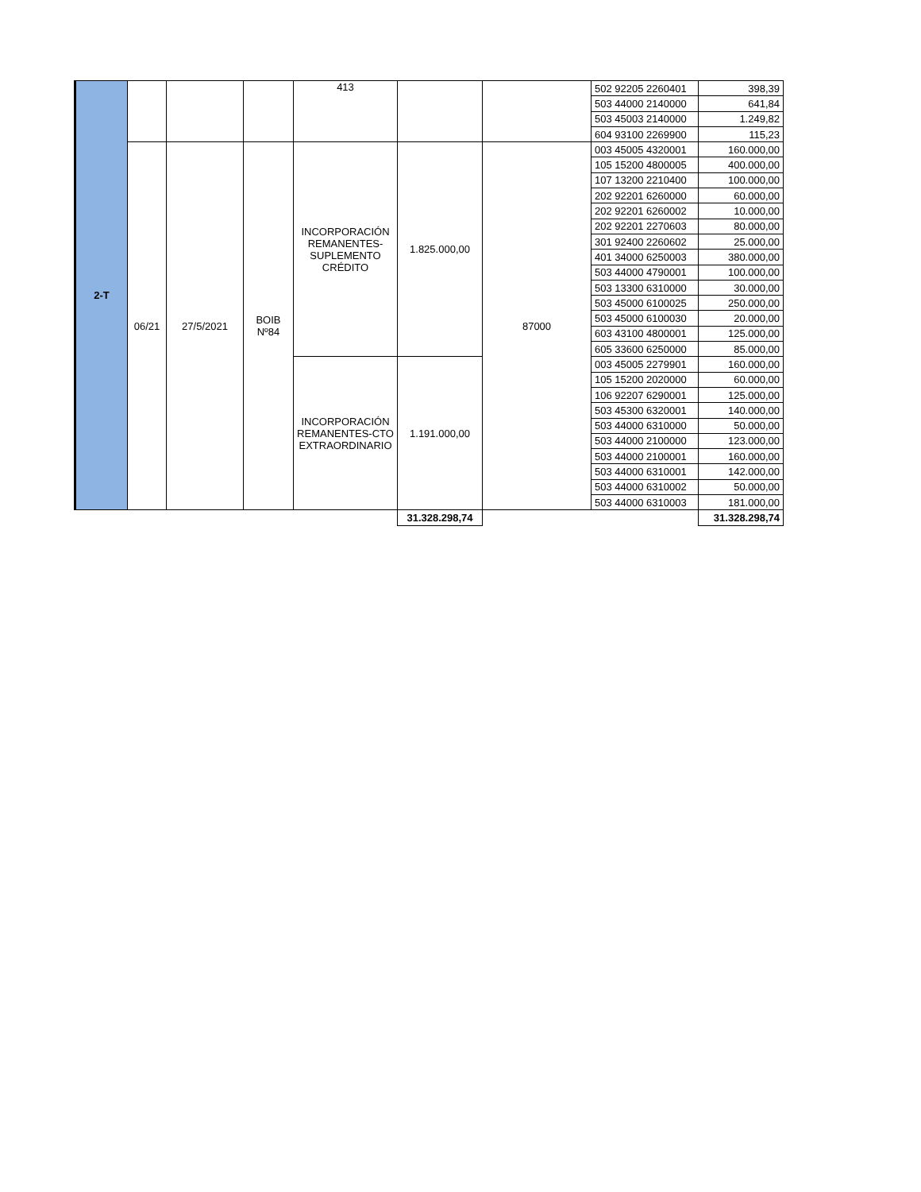| 2-T | | | | 413 | | | 502 92205 2260401 | 398,39 |
| | | | | | | | 503 44000 2140000 | 641,84 |
| | | | | | | | 503 45003 2140000 | 1.249,82 |
| | | | | | | | 604 93100 2269900 | 115,23 |
| | 06/21 | 27/5/2021 | BOIB Nº84 | INCORPORACIÓN REMANENTES- SUPLEMENTO CRÉDITO | 1.825.000,00 | 87000 | 003 45005 4320001 | 160.000,00 |
| | | | | | | | 105 15200 4800005 | 400.000,00 |
| | | | | | | | 107 13200 2210400 | 100.000,00 |
| | | | | | | | 202 92201 6260000 | 60.000,00 |
| | | | | | | | 202 92201 6260002 | 10.000,00 |
| | | | | | | | 202 92201 2270603 | 80.000,00 |
| | | | | | | | 301 92400 2260602 | 25.000,00 |
| | | | | | | | 401 34000 6250003 | 380.000,00 |
| | | | | | | | 503 44000 4790001 | 100.000,00 |
| | | | | | | | 503 13300 6310000 | 30.000,00 |
| | | | | | | | 503 45000 6100025 | 250.000,00 |
| | | | | | | | 503 45000 6100030 | 20.000,00 |
| | | | | | | | 603 43100 4800001 | 125.000,00 |
| | | | | | | | 605 33600 6250000 | 85.000,00 |
| | | | | INCORPORACIÓN REMANENTES-CTO EXTRAORDINARIO | 1.191.000,00 | | 003 45005 2279901 | 160.000,00 |
| | | | | | | | 105 15200 2020000 | 60.000,00 |
| | | | | | | | 106 92207 6290001 | 125.000,00 |
| | | | | | | | 503 45300 6320001 | 140.000,00 |
| | | | | | | | 503 44000 6310000 | 50.000,00 |
| | | | | | | | 503 44000 2100000 | 123.000,00 |
| | | | | | | | 503 44000 2100001 | 160.000,00 |
| | | | | | | | 503 44000 6310001 | 142.000,00 |
| | | | | | | | 503 44000 6310002 | 50.000,00 |
| | | | | | | | 503 44000 6310003 | 181.000,00 |
| | | | | | 31.328.298,74 | | | 31.328.298,74 |